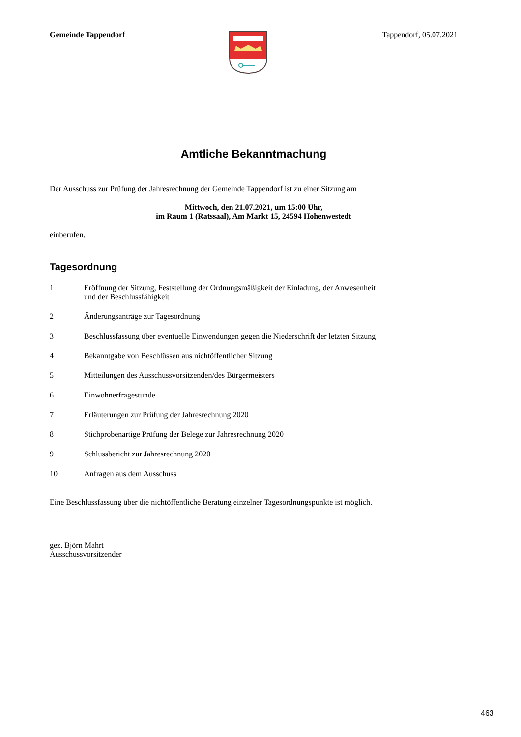Gemeinde Tappendorf Tappendorf, 05.07.2021
Amtliche Bekanntmachung
Der Ausschuss zur Prüfung der Jahresrechnung der Gemeinde Tappendorf ist zu einer Sitzung am
Mittwoch, den 21.07.2021, um 15:00 Uhr,
im Raum 1 (Ratssaal), Am Markt 15, 24594 Hohenwestedt
einberufen.
Tagesordnung
1 Eröffnung der Sitzung, Feststellung der Ordnungsmäßigkeit der Einladung, der Anwesenheit und der Beschlussfähigkeit
2 Änderungsanträge zur Tagesordnung
3 Beschlussfassung über eventuelle Einwendungen gegen die Niederschrift der letzten Sitzung
4 Bekanntgabe von Beschlüssen aus nichtöffentlicher Sitzung
5 Mitteilungen des Ausschussvorsitzenden/des Bürgermeisters
6 Einwohnerfragestunde
7 Erläuterungen zur Prüfung der Jahresrechnung 2020
8 Stichprobenartige Prüfung der Belege zur Jahresrechnung 2020
9 Schlussbericht zur Jahresrechnung 2020
10 Anfragen aus dem Ausschuss
Eine Beschlussfassung über die nichtöffentliche Beratung einzelner Tagesordnungspunkte ist möglich.
gez. Björn Mahrt
Ausschussvorsitzender
463